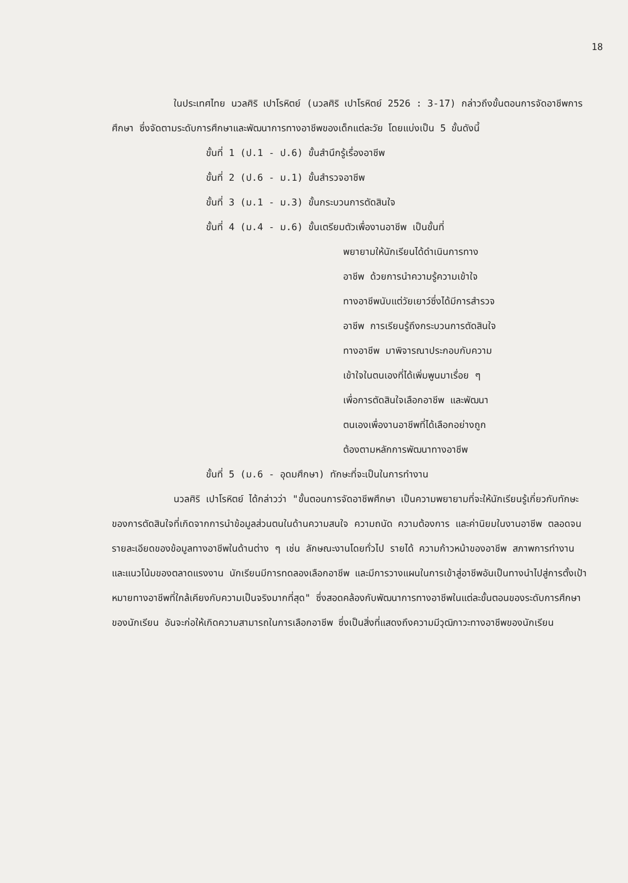18
ในประเทศไทย นวลศิริ เปาโรหิตย์ (นวลศิริ เปาโรหิตย์ 2526 : 3-17) กล่าวถึงขั้นตอนการจัดอาชีพการศึกษา ซึ่งจัดตามระดับการศึกษาและพัฒนาการทางอาชีพของเด็กแต่ละวัย โดยแบ่งเป็น 5 ขั้นดังนี้
ขั้นที่ 1 (ป.1 - ป.6) ขั้นสำนึกรู้เรื่องอาชีพ
ขั้นที่ 2 (ป.6 - ม.1) ขั้นสำรวจอาชีพ
ขั้นที่ 3 (ม.1 - ม.3) ขั้นกระบวนการตัดสินใจ
ขั้นที่ 4 (ม.4 - ม.6) ขั้นเตรียมตัวเพื่องานอาชีพ เป็นขั้นที่
พยายามให้นักเรียนได้ดำเนินการทาง
อาชีพ ด้วยการนำความรู้ความเข้าใจ
ทางอาชีพนับแต่วัยเยาว์ซึ่งได้มีการสำรวจ
อาชีพ การเรียนรู้ถึงกระบวนการตัดสินใจ
ทางอาชีพ มาพิจารณาประกอบกับความ
เข้าใจในตนเองที่ได้เพิ่มพูนมาเรื่อย ๆ
เพื่อการตัดสินใจเลือกอาชีพ และพัฒนา
ตนเองเพื่องานอาชีพที่ได้เลือกอย่างถูก
ต้องตามหลักการพัฒนาทางอาชีพ
ขั้นที่ 5 (ม.6 - อุดมศึกษา) ทักษะที่จะเป็นในการทำงาน
นวลศิริ เปาโรหิตย์ ได้กล่าวว่า "ขั้นตอนการจัดอาชีพศึกษา เป็นความพยายามที่จะให้นักเรียนรู้เกี่ยวกับทักษะของการตัดสินใจที่เกิดจากการนำข้อมูลส่วนตนในด้านความสนใจ ความถนัด ความต้องการ และค่านิยมในงานอาชีพ ตลอดจนรายละเอียดของข้อมูลทางอาชีพในด้านต่าง ๆ เช่น ลักษณะงานโดยทั่วไป รายได้ ความก้าวหน้าของอาชีพ สภาพการทำงาน และแนวโน้มของตลาดแรงงาน นักเรียนมีการทดลองเลือกอาชีพ และมีการวางแผนในการเข้าสู่อาชีพอันเป็นทางนำไปสู่การตั้งเป้าหมายทางอาชีพที่ใกล้เคียงกับความเป็นจริงมากที่สุด" ซึ่งสอดคล้องกับพัฒนาการทางอาชีพในแต่ละขั้นตอนของระดับการศึกษาของนักเรียน อันจะก่อให้เกิดความสามารถในการเลือกอาชีพ ซึ่งเป็นสิ่งที่แสดงถึงความมีวุฒิภาวะทางอาชีพของนักเรียน